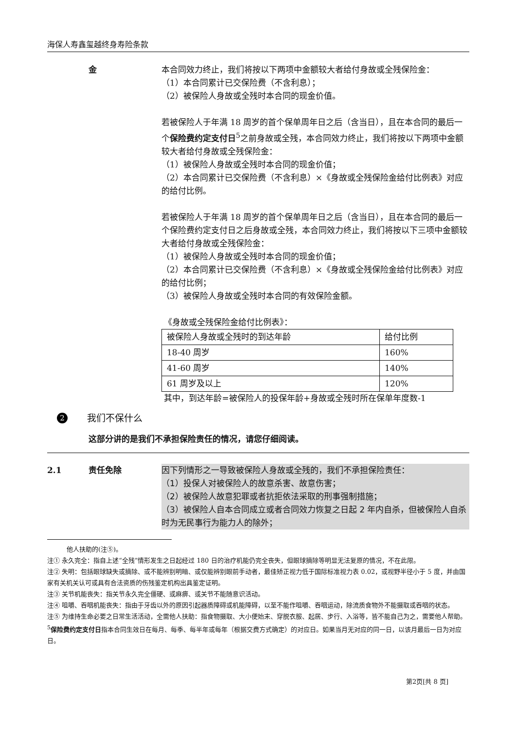海保人寿鑫玺越终身寿险条款
金 本合同效力终止，我们将按以下两项中金额较大者给付身故或全残保险金：
（1）本合同累计已交保险费（不含利息）；
（2）被保险人身故或全残时本合同的现金价值。
若被保险人于年满 18 周岁的首个保单周年日之后（含当日），且在本合同的最后一个保险费约定支付日<sup>5</sup>之前身故或全残，本合同效力终止，我们将按以下两项中金额较大者给付身故或全残保险金：
（1）被保险人身故或全残时本合同的现金价值；
（2）本合同累计已交保险费（不含利息）×《身故或全残保险金给付比例表》对应的给付比例。
若被保险人于年满 18 周岁的首个保单周年日之后（含当日），且在本合同的最后一个保险费约定支付日之后身故或全残，本合同效力终止，我们将按以下三项中金额较大者给付身故或全残保险金：
（1）被保险人身故或全残时本合同的现金价值；
（2）本合同累计已交保险费（不含利息）×《身故或全残保险金给付比例表》对应的给付比例；
（3）被保险人身故或全残时本合同的有效保险金额。
《身故或全残保险金给付比例表》：
| 被保险人身故或全残时的到达年龄 | 给付比例 |
| 18-40 周岁 | 160% |
| 41-60 周岁 | 140% |
| 61 周岁及以上 | 120% |
其中，到达年龄=被保险人的投保年龄+身故或全残时所在保单年度数-1
2
我们不保什么
这部分讲的是我们不承担保险责任的情况，请您仔细阅读。
2.1 责任免除 因下列情形之一导致被保险人身故或全残的，我们不承担保险责任：
（1）投保人对被保险人的故意杀害、故意伤害；
（2）被保险人故意犯罪或者抗拒依法采取的刑事强制措施；
（3）被保险人自本合同成立或者合同效力恢复之日起 2 年内自杀，但被保险人自杀时为无民事行为能力人的除外；
他人扶助的(注⑤)。
注① 永久完全：指自上述“全残”情形发生之日起经过 180 日的治疗机能仍完全丧失，但眼球摘除等明显无法复原的情况，不在此限。
注② 失明：包括眼球缺失或摘除、或不能辨别明暗、或仅能辨别眼前手动者，最佳矫正视力低于国际标准视力表 0.02，或视野半径小于 5 度，并由国家有关机关认可或具有合法资质的伤残鉴定机构出具鉴定证明。
注③ 关节机能丧失：指关节永久完全僵硬、或麻痹、或关节不能随意识活动。
注④ 咀嚼、吞咽机能丧失：指由于牙齿以外的原因引起器质障碍或机能障碍，以至不能作咀嚼、吞咽运动，除流质食物外不能摄取或吞咽的状态。
注⑤ 为维持生命必要之日常生活活动，全需他人扶助：指食物摄取、大小便始末、穿脱衣服、起居、步行、入浴等，皆不能自己为之，需要他人帮助。
<sup>5</sup> 保险费约定支付日指本合同生效日在每月、每季、每半年或每年（根据交费方式确定）的对应日。如果当月无对应的同一日，以该月最后一日为对应日。
第2页[共 8 页]